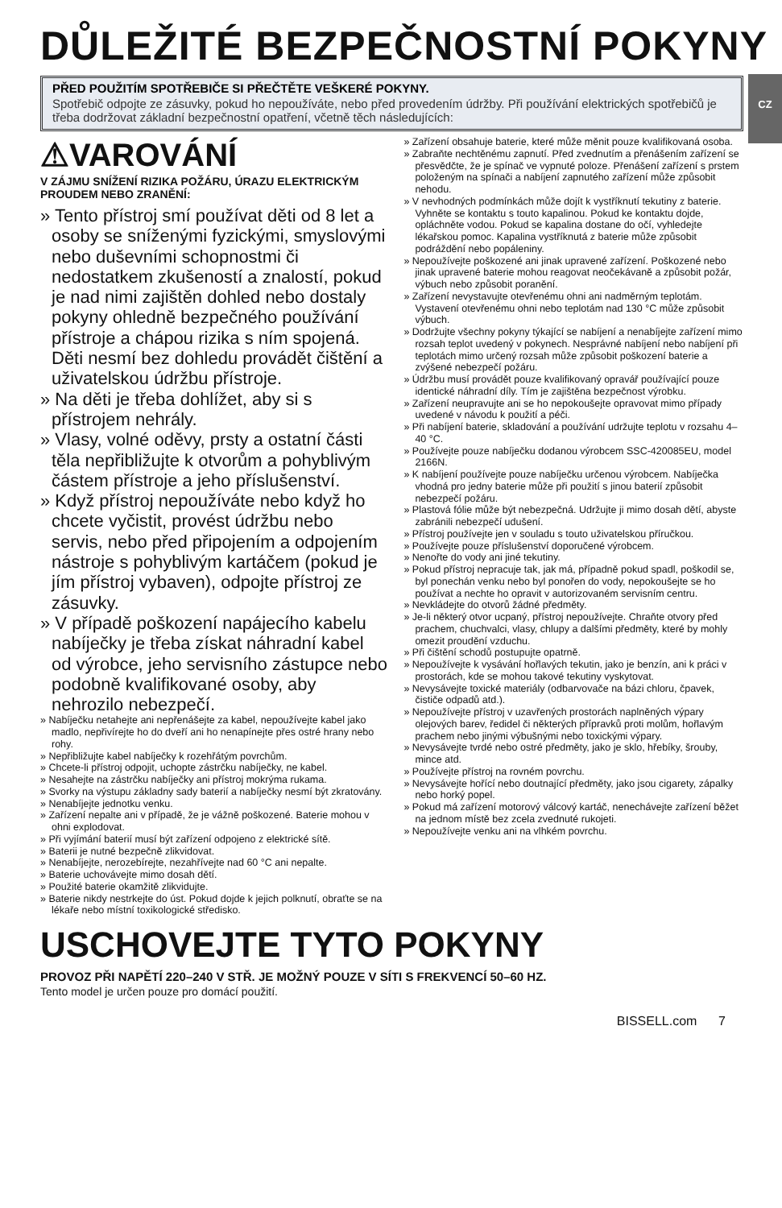DŮLEŽITÉ BEZPEČNOSTNÍ POKYNY
CZ
PŘED POUŽITÍM SPOTŘEBIČE SI PŘEČTĚTE VEŠKERÉ POKYNY.
Spotřebič odpojte ze zásuvky, pokud ho nepoužíváte, nebo před provedením údržby. Při používání elektrických spotřebičů je třeba dodržovat základní bezpečnostní opatření, včetně těch následujících:
⚠VAROVÁNÍ
V ZÁJMU SNÍŽENÍ RIZIKA POŽÁRU, ÚRAZU ELEKTRICKÝM PROUDEM NEBO ZRANĚNÍ:
» Tento přístroj smí používat děti od 8 let a osoby se sníženými fyzickými, smyslovými nebo duševními schopnostmi či nedostatkem zkušeností a znalostí, pokud je nad nimi zajištěn dohled nebo dostaly pokyny ohledně bezpečného používání přístroje a chápou rizika s ním spojená. Děti nesmí bez dohledu provádět čištění a uživatelskou údržbu přístroje.
» Na děti je třeba dohlížet, aby si s přístrojem nehrály.
» Vlasy, volné oděvy, prsty a ostatní části těla nepřibližujte k otvorům a pohyblivým částem přístroje a jeho příslušenství.
» Když přístroj nepoužíváte nebo když ho chcete vyčistit, provést údržbu nebo servis, nebo před připojením a odpojením nástroje s pohyblivým kartáčem (pokud je jím přístroj vybaven), odpojte přístroj ze zásuvky.
» V případě poškození napájecího kabelu nabíječky je třeba získat náhradní kabel od výrobce, jeho servisního zástupce nebo podobně kvalifikované osoby, aby nehrozilo nebezpečí.
» Nabíječku netahejte ani nepřenášejte za kabel, nepoužívejte kabel jako madlo, nepřivírejte ho do dveří ani ho nenapínejte přes ostré hrany nebo rohy.
» Nepřibližujte kabel nabíječky k rozehřátým povrchům.
» Chcete-li přístroj odpojit, uchopte zástrčku nabíječky, ne kabel.
» Nesahejte na zástrčku nabíječky ani přístroj mokrýma rukama.
» Svorky na výstupu základny sady baterií a nabíječky nesmí být zkratovány.
» Nenabíjejte jednotku venku.
» Zařízení nepalte ani v případě, že je vážně poškozené. Baterie mohou v ohni explodovat.
» Při vyjímání baterií musí být zařízení odpojeno z elektrické sítě.
» Baterii je nutné bezpečně zlikvidovat.
» Nenabíjejte, nerozebírejte, nezahřívejte nad 60 °C ani nepalte.
» Baterie uchovávejte mimo dosah dětí.
» Použité baterie okamžitě zlikvidujte.
» Baterie nikdy nestrkejte do úst. Pokud dojde k jejich polknutí, obraťte se na lékaře nebo místní toxikologické středisko.
» Zařízení obsahuje baterie, které může měnit pouze kvalifikovaná osoba.
» Zabraňte nechtěnému zapnutí. Před zvednutím a přenášením zařízení se přesvědčte, že je spínač ve vypnuté poloze. Přenášení zařízení s prstem položeným na spínači a nabíjení zapnutého zařízení může způsobit nehodu.
» V nevhodných podmínkách může dojít k vystříknutí tekutiny z baterie. Vyhněte se kontaktu s touto kapalinou. Pokud ke kontaktu dojde, opláchněte vodou. Pokud se kapalina dostane do očí, vyhledejte lékařskou pomoc. Kapalina vystříknutá z baterie může způsobit podráždění nebo popáleniny.
» Nepoužívejte poškozené ani jinak upravené zařízení. Poškozené nebo jinak upravené baterie mohou reagovat neočekávaně a způsobit požár, výbuch nebo způsobit poranění.
» Zařízení nevystavujte otevřenému ohni ani nadměrným teplotám. Vystavení otevřenému ohni nebo teplotám nad 130 °C může způsobit výbuch.
» Dodržujte všechny pokyny týkající se nabíjení a nenabíjejte zařízení mimo rozsah teplot uvedený v pokynech. Nesprávné nabíjení nebo nabíjení při teplotách mimo určený rozsah může způsobit poškození baterie a zvýšené nebezpečí požáru.
» Údržbu musí provádět pouze kvalifikovaný opravář používající pouze identické náhradní díly. Tím je zajištěna bezpečnost výrobku.
» Zařízení neupravujte ani se ho nepokoušejte opravovat mimo případy uvedené v návodu k použití a péči.
» Při nabíjení baterie, skladování a používání udržujte teplotu v rozsahu 4–40 °C.
» Používejte pouze nabíječku dodanou výrobcem SSC-420085EU, model 2166N.
» K nabíjení používejte pouze nabíječku určenou výrobcem. Nabíječka vhodná pro jedny baterie může při použití s jinou baterií způsobit nebezpečí požáru.
» Plastová fólie může být nebezpečná. Udržujte ji mimo dosah dětí, abyste zabránili nebezpečí udušení.
» Přístroj používejte jen v souladu s touto uživatelskou příručkou.
» Používejte pouze příslušenství doporučené výrobcem.
» Nenořte do vody ani jiné tekutiny.
» Pokud přístroj nepracuje tak, jak má, případně pokud spadl, poškodil se, byl ponechán venku nebo byl ponořen do vody, nepokoušejte se ho používat a nechte ho opravit v autorizovaném servisním centru.
» Nevkládejte do otvorů žádné předměty.
» Je-li některý otvor ucpaný, přístroj nepoužívejte. Chraňte otvory před prachem, chuchvalci, vlasy, chlupy a dalšími předměty, které by mohly omezit proudění vzduchu.
» Při čištění schodů postupujte opatrně.
» Nepoužívejte k vysávání hořlavých tekutin, jako je benzín, ani k práci v prostorách, kde se mohou takové tekutiny vyskytovat.
» Nevysávejte toxické materiály (odbarvovače na bázi chloru, čpavek, čističe odpadů atd.).
» Nepoužívejte přístroj v uzavřených prostorách naplněných výpary olejových barev, ředidel či některých přípravků proti molům, hořlavým prachem nebo jinými výbušnými nebo toxickými výpary.
» Nevysávejte tvrdé nebo ostré předměty, jako je sklo, hřebíky, šrouby, mince atd.
» Používejte přístroj na rovném povrchu.
» Nevysávejte hořící nebo doutnající předměty, jako jsou cigarety, zápalky nebo horký popel.
» Pokud má zařízení motorový válcový kartáč, nenechávejte zařízení běžet na jednom místě bez zcela zvednuté rukojeti.
» Nepoužívejte venku ani na vlhkém povrchu.
USCHOVEJTE TYTO POKYNY
PROVOZ PŘI NAPĚTÍ 220–240 V STŘ. JE MOŽNÝ POUZE V SÍTI S FREKVENCÍ 50–60 HZ.
Tento model je určen pouze pro domácí použití.
BISSELL.com 7